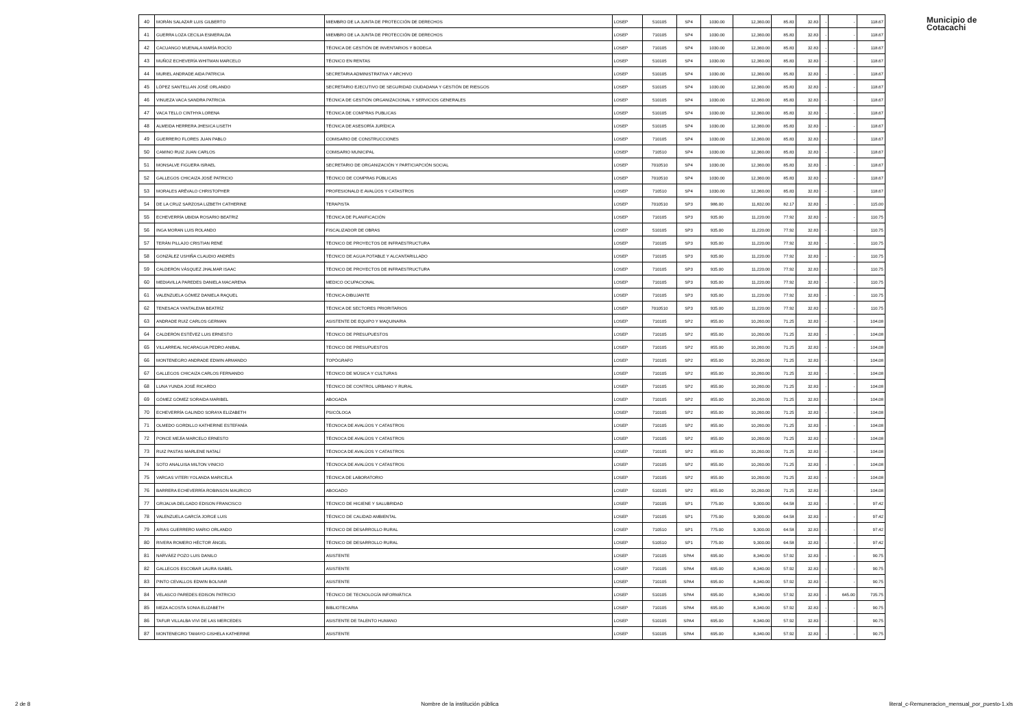Municipio de
Cotacachi
| 40 | MORÁN SALAZAR LUIS GILBERTO | MIEMBRO DE LA JUNTA DE PROTECCIÓN DE DERECHOS | LOSEP | 510105 | SP4 | 1030.00 | 12,360.00 | 85.83 | 32.83 | - | - | 118.67 |
| 41 | GUERRA LOZA CECILIA ESMERALDA | MIEMBRO DE LA JUNTA DE PROTECCIÓN DE DERECHOS | LOSEP | 710105 | SP4 | 1030.00 | 12,360.00 | 85.83 | 32.83 | - | - | 118.67 |
| 42 | CACUANGO MUENALA MARÍA ROCÍO | TÉCNICA DE GESTIÓN DE INVENTARIOS Y BODEGA | LOSEP | 710105 | SP4 | 1030.00 | 12,360.00 | 85.83 | 32.83 | - | - | 118.67 |
| 43 | MUÑOZ ECHEVERÍA WHITMAN MARCELO | TÉCNICO EN RENTAS | LOSEP | 510105 | SP4 | 1030.00 | 12,360.00 | 85.83 | 32.83 | - | - | 118.67 |
| 44 | MURIEL ANDRADE AIDA PATRICIA | SECRETARIA ADMINISTRATIVA Y ARCHIVO | LOSEP | 510105 | SP4 | 1030.00 | 12,360.00 | 85.83 | 32.83 | - | - | 118.67 |
| 45 | LÓPEZ SANTELLAN JOSÉ ORLANDO | SECRETARIO EJECUTIVO DE SEGURIDAD CIUDADANA Y GESTIÓN DE RIESGOS | LOSEP | 510105 | SP4 | 1030.00 | 12,360.00 | 85.83 | 32.83 | - | - | 118.67 |
| 46 | VINUEZA VACA SANDRA PATRICIA | TÉCNICA DE GESTIÓN ORGANIZACIONAL Y SERVICIOS GENERALES | LOSEP | 510105 | SP4 | 1030.00 | 12,360.00 | 85.83 | 32.83 | - | - | 118.67 |
| 47 | VACA TELLO CINTHYA LORENA | TÉCNICA DE COMPRAS PUBLICAS | LOSEP | 510105 | SP4 | 1030.00 | 12,360.00 | 85.83 | 32.83 | - | - | 118.67 |
| 48 | ALMEIDA HERRERA JHESICA LISETH | TÉCNICA DE ASESORÍA JURÍDICA | LOSEP | 510105 | SP4 | 1030.00 | 12,360.00 | 85.83 | 32.83 | - | - | 118.67 |
| 49 | GUERRERO FLORES JUAN PABLO | COMISARIO DE CONSTRUCCIONES | LOSEP | 710105 | SP4 | 1030.00 | 12,360.00 | 85.83 | 32.83 | - | - | 118.67 |
| 50 | CAMINO RUIZ JUAN CARLOS | COMISARIO MUNICIPAL | LOSEP | 710510 | SP4 | 1030.00 | 12,360.00 | 85.83 | 32.83 | - | - | 118.67 |
| 51 | MONSALVE FIGUERA ISRAEL | SECRETARIO DE ORGANIZACIÓN Y PARTICIAPCIÓN SOCIAL | LOSEP | 7010510 | SP4 | 1030.00 | 12,360.00 | 85.83 | 32.83 | - | - | 118.67 |
| 52 | GALLEGOS CHICAIZA JOSÉ PATRICIO | TÉCNICO DE COMPRAS PÚBLICAS | LOSEP | 7010510 | SP4 | 1030.00 | 12,360.00 | 85.83 | 32.83 | - | - | 118.67 |
| 53 | MORALES ARÉVALO CHRISTOPHER | PROFESIONALD E AVALÚOS Y CATASTROS | LOSEP | 710510 | SP4 | 1030.00 | 12,360.00 | 85.83 | 32.83 | - | - | 118.67 |
| 54 | DE LA CRUZ SARZOSA LIZBETH CATHERINE | TERAPISTA | LOSEP | 7010510 | SP3 | 986.00 | 11,832.00 | 82.17 | 32.83 | - | - | 115.00 |
| 55 | ECHEVERRÍA UBIDIA ROSARIO BEATRIZ | TÉCNICA DE PLANIFICACIÓN | LOSEP | 710105 | SP3 | 935.00 | 11,220.00 | 77.92 | 32.83 | - | - | 110.75 |
| 56 | INGA MORAN LUIS ROLANDO | FISCALIZADOR DE OBRAS | LOSEP | 510105 | SP3 | 935.00 | 11,220.00 | 77.92 | 32.83 | - | - | 110.75 |
| 57 | TERÁN PILLAJO CRISTIAN RENÉ | TÉCNICO DE PROYECTOS DE INFRAESTRUCTURA | LOSEP | 710105 | SP3 | 935.00 | 11,220.00 | 77.92 | 32.83 | - | - | 110.75 |
| 58 | GONZÁLEZ USHIÑA CLAUDIO ANDRÉS | TÉCNICO DE AGUA POTABLE Y ALCANTARILLADO | LOSEP | 710105 | SP3 | 935.00 | 11,220.00 | 77.92 | 32.83 | - | - | 110.75 |
| 59 | CALDERÓN VÁSQUEZ JHALMAR ISAAC | TÉCNICO DE PROYECTOS DE INFRAESTRUCTURA | LOSEP | 710105 | SP3 | 935.00 | 11,220.00 | 77.92 | 32.83 | - | - | 110.75 |
| 60 | MEDIAVILLA PAREDES DANIELA MACARENA | MEDICO OCUPACIONAL | LOSEP | 710105 | SP3 | 935.00 | 11,220.00 | 77.92 | 32.83 | - | - | 110.75 |
| 61 | VALENZUELA GÓMEZ DANIELA RAQUEL | TÉCNICA-DIBUJANTE | LOSEP | 710105 | SP3 | 935.00 | 11,220.00 | 77.92 | 32.83 | - | - | 110.75 |
| 62 | TENESACA YANTALEMA BEATRÍZ | TÉCNICA DE SECTORES PRIORITARIOS | LOSEP | 7010510 | SP3 | 935.00 | 11,220.00 | 77.92 | 32.83 | - | - | 110.75 |
| 63 | ANDRADE RUIZ CARLOS GERMAN | ASISTENTE DE EQUIPO Y MAQUINARIA | LOSEP | 710105 | SP2 | 855.00 | 10,260.00 | 71.25 | 32.83 | - | - | 104.08 |
| 64 | CALDERÓN ESTÉVEZ LUIS ERNESTO | TÉCNICO DE PRESUPUESTOS | LOSEP | 710105 | SP2 | 855.00 | 10,260.00 | 71.25 | 32.83 | - | - | 104.08 |
| 65 | VILLARREAL NICARAGUA PEDRO ANIBAL | TÉCNICO DE PRESUPUESTOS | LOSEP | 710105 | SP2 | 855.00 | 10,260.00 | 71.25 | 32.83 | - | - | 104.08 |
| 66 | MONTENEGRO ANDRADE EDWIN ARMANDO | TOPÓGRAFO | LOSEP | 710105 | SP2 | 855.00 | 10,260.00 | 71.25 | 32.83 | - | - | 104.08 |
| 67 | GALLEGOS CHICAIZA CARLOS FERNANDO | TÉCNICO DE MÚSICA Y CULTURAS | LOSEP | 710105 | SP2 | 855.00 | 10,260.00 | 71.25 | 32.83 | - | - | 104.08 |
| 68 | LUNA YUNDA JOSÉ RICARDO | TÉCNICO DE CONTROL URBANO Y RURAL | LOSEP | 710105 | SP2 | 855.00 | 10,260.00 | 71.25 | 32.83 | - | - | 104.08 |
| 69 | GÓMEZ GÓMEZ SORAIDA MARIBEL | ABOGADA | LOSEP | 710105 | SP2 | 855.00 | 10,260.00 | 71.25 | 32.83 | - | - | 104.08 |
| 70 | ECHEVERRÍA GALINDO SORAYA ELIZABETH | PSICÓLOGA | LOSEP | 710105 | SP2 | 855.00 | 10,260.00 | 71.25 | 32.83 | - | - | 104.08 |
| 71 | OLMEDO GORDILLO KATHERINE ESTEFANÍA | TÉCNOCA DE AVALÚOS Y CATASTROS | LOSEP | 710105 | SP2 | 855.00 | 10,260.00 | 71.25 | 32.83 | - | - | 104.08 |
| 72 | PONCE MEJÍA MARCELO ERNESTO | TÉCNOCA DE AVALÚOS Y CATASTROS | LOSEP | 710105 | SP2 | 855.00 | 10,260.00 | 71.25 | 32.83 | - | - | 104.08 |
| 73 | RUIZ PASTAS MARLENE NATALÍ | TÉCNOCA DE AVALÚOS Y CATASTROS | LOSEP | 710105 | SP2 | 855.00 | 10,260.00 | 71.25 | 32.83 | - | - | 104.08 |
| 74 | SOTO ANALUISA MILTON VINICIO | TÉCNOCA DE AVALÚOS Y CATASTROS | LOSEP | 710105 | SP2 | 855.00 | 10,260.00 | 71.25 | 32.83 | - | - | 104.08 |
| 75 | VARGAS VITERI YOLANDA MARICELA | TÉCNICA DE LABORATORIO | LOSEP | 710105 | SP2 | 855.00 | 10,260.00 | 71.25 | 32.83 | - | - | 104.08 |
| 76 | BARRERA ECHEVERRÍA ROBINSON MAURICIO | ABOGADO | LOSEP | 510105 | SP2 | 855.00 | 10,260.00 | 71.25 | 32.83 | - | - | 104.08 |
| 77 | GRIJALVA DELGADO EDISON FRANCISCO | TÉCNICO DE HIGIENE Y SALUBRIDAD | LOSEP | 710105 | SP1 | 775.00 | 9,300.00 | 64.58 | 32.83 | - | - | 97.42 |
| 78 | VALENZUELA GARCÍA JORGE LUIS | TÉCNICO DE CALIDAD AMBIENTAL | LOSEP | 710105 | SP1 | 775.00 | 9,300.00 | 64.58 | 32.83 | - | - | 97.42 |
| 79 | ARIAS GUERRERO MARIO ORLANDO | TÉCNICO DE DESARROLLO RURAL | LOSEP | 710510 | SP1 | 775.00 | 9,300.00 | 64.58 | 32.83 | - | - | 97.42 |
| 80 | RIVERA ROMERO HÉCTOR ÁNGEL | TÉCNICO DE DESARROLLO RURAL | LOSEP | 510510 | SP1 | 775.00 | 9,300.00 | 64.58 | 32.83 | - | - | 97.42 |
| 81 | NARVÁEZ POZO LUIS DANILO | ASISTENTE | LOSEP | 710105 | SPA4 | 695.00 | 8,340.00 | 57.92 | 32.83 | - | - | 90.75 |
| 82 | GALLEGOS ESCOBAR LAURA ISABEL | ASISTENTE | LOSEP | 710105 | SPA4 | 695.00 | 8,340.00 | 57.92 | 32.83 | - | - | 90.75 |
| 83 | PINTO CEVALLOS EDWIN BOLIVAR | ASISTENTE | LOSEP | 710105 | SPA4 | 695.00 | 8,340.00 | 57.92 | 32.83 | - | - | 90.75 |
| 84 | VELASCO PAREDES EDISON PATRICIO | TÉCNICO DE TECNOLOGÍA INFORMÁTICA | LOSEP | 510105 | SPA4 | 695.00 | 8,340.00 | 57.92 | 32.83 | - | 645.00 | 735.75 |
| 85 | MEZA ACOSTA SONIA ELIZABETH | BIBLIOTECARIA | LOSEP | 710105 | SPA4 | 695.00 | 8,340.00 | 57.92 | 32.83 | - | - | 90.75 |
| 86 | TAFUR VILLALBA VIVI DE LAS MERCEDES | ASISTENTE DE TALENTO HUMANO | LOSEP | 510105 | SPA4 | 695.00 | 8,340.00 | 57.92 | 32.83 | - | - | 90.75 |
| 87 | MONTENEGRO TAMAYO GISHELA KATHERINE | ASISTENTE | LOSEP | 510105 | SPA4 | 695.00 | 8,340.00 | 57.92 | 32.83 | - | - | 90.75 |
2 de 8 Nombre de la institución pública literal_c-Remuneracion_mensual_por_puesto-1.xls